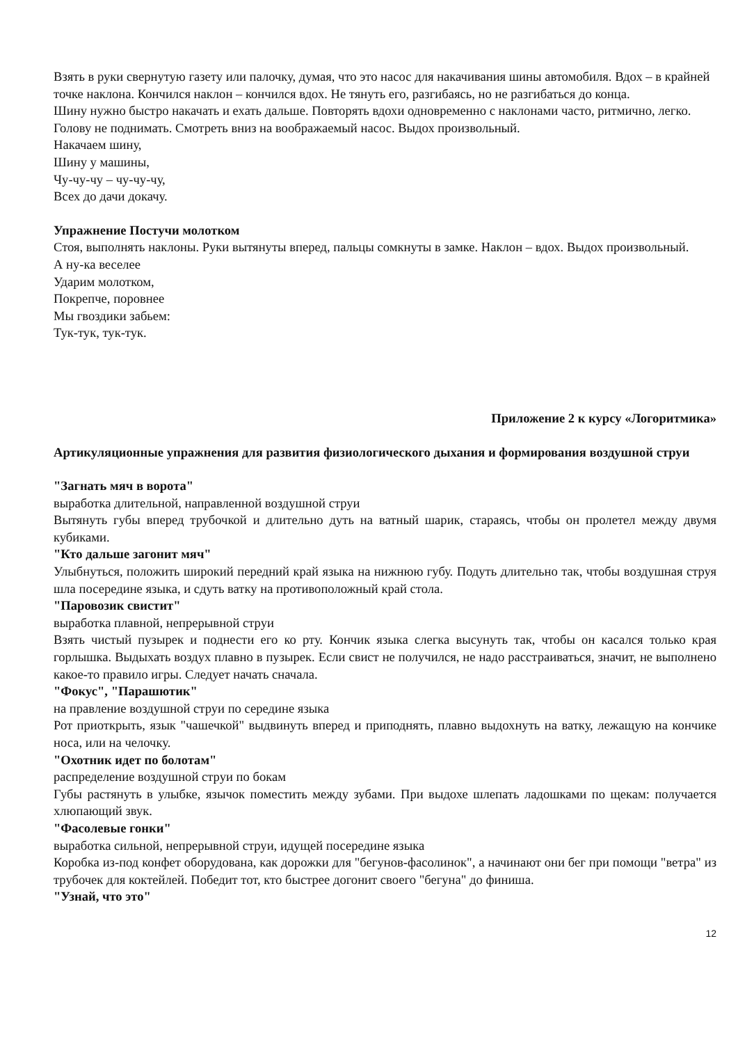Взять в руки свернутую газету или палочку, думая, что это насос для накачивания шины автомобиля. Вдох – в крайней точке наклона. Кончился наклон – кончился вдох. Не тянуть его, разгибаясь, но не разгибаться до конца.
Шину нужно быстро накачать и ехать дальше. Повторять вдохи одновременно с наклонами часто, ритмично, легко. Голову не поднимать. Смотреть вниз на воображаемый насос. Выдох произвольный.
Накачаем шину,
Шину у машины,
Чу-чу-чу – чу-чу-чу,
Всех до дачи докачу.
Упражнение Постучи молотком
Стоя, выполнять наклоны. Руки вытянуты вперед, пальцы сомкнуты в замке. Наклон – вдох. Выдох произвольный.
А ну-ка веселее
Ударим молотком,
Покрепче, поровнее
Мы гвоздики забьем:
Тук-тук, тук-тук.
Приложение 2 к курсу «Логоритмика»
Артикуляционные упражнения для развития физиологического дыхания и формирования воздушной струи
"Загнать мяч в ворота"
выработка длительной, направленной воздушной струи
Вытянуть губы вперед трубочкой и длительно дуть на ватный шарик, стараясь, чтобы он пролетел между двумя кубиками.
"Кто дальше загонит мяч"
Улыбнуться, положить широкий передний край языка на нижнюю губу. Подуть длительно так, чтобы воздушная струя шла посередине языка, и сдуть ватку на противоположный край стола.
"Паровозик свистит"
выработка плавной, непрерывной струи
Взять чистый пузырек и поднести его ко рту. Кончик языка слегка высунуть так, чтобы он касался только края горлышка. Выдыхать воздух плавно в пузырек. Если свист не получился, не надо расстраиваться, значит, не выполнено какое-то правило игры. Следует начать сначала.
"Фокус", "Парашютик"
на правление воздушной струи по середине языка
Рот приоткрыть, язык "чашечкой" выдвинуть вперед и приподнять, плавно выдохнуть на ватку, лежащую на кончике носа, или на челочку.
"Охотник идет по болотам"
распределение воздушной струи по бокам
Губы растянуть в улыбке, язычок поместить между зубами. При выдохе шлепать ладошками по щекам: получается хлюпающий звук.
"Фасолевые гонки"
выработка сильной, непрерывной струи, идущей посередине языка
Коробка из-под конфет оборудована, как дорожки для "бегунов-фасолинок", а начинают они бег при помощи "ветра" из трубочек для коктейлей. Победит тот, кто быстрее догонит своего "бегуна" до финиша.
"Узнай, что это"
12